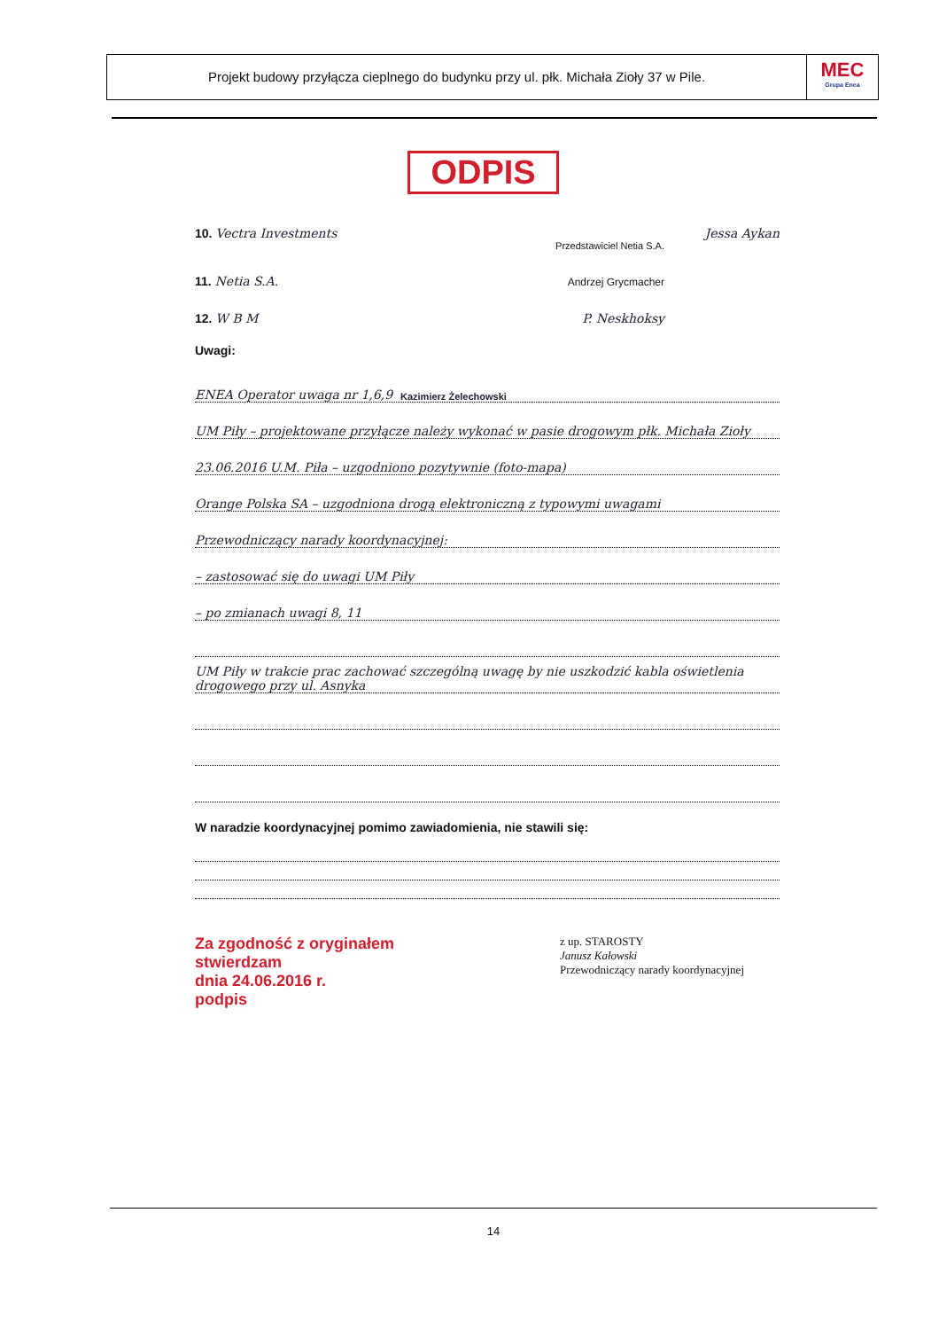Projekt budowy przyłącza cieplnego do budynku przy ul. płk. Michała Zioły 37 w Pile.
MEC
Grupa Enea
ODPIS
10. Vectra Investments Jessa Aykan
Przedstawiciel Netia S.A.
11. Netia S.A. Andrzej Grycmacher
12. W B M P. Neskhoksy
Uwagi:
ENEA Operator uwaga nr 1,6,9 Kazimierz Żelechowski
UM Piły – projektowane przyłącze należy wykonać w pasie drogowym płk. Michała Zioły
23.06.2016 U.M. Piła – uzgodniono pozytywnie (foto-mapa)
Orange Polska SA – uzgodniona drogą elektroniczną z typowymi uwagami
Przewodniczący narady koordynacyjnej:
– zastosować się do uwagi UM Piły
– po zmianach uwagi 8, 11
UM Piły w trakcie prac zachować szczególną uwagę by nie uszkodzić kabla oświetlenia drogowego przy ul. Asnyka
W naradzie koordynacyjnej pomimo zawiadomienia, nie stawili się:
Za zgodność z oryginałem
stwierdzam
dnia 24.06.2016 r.
podpis
z up. STAROSTY
Janusz Kałowski
Przewodniczący narady koordynacyjnej
14